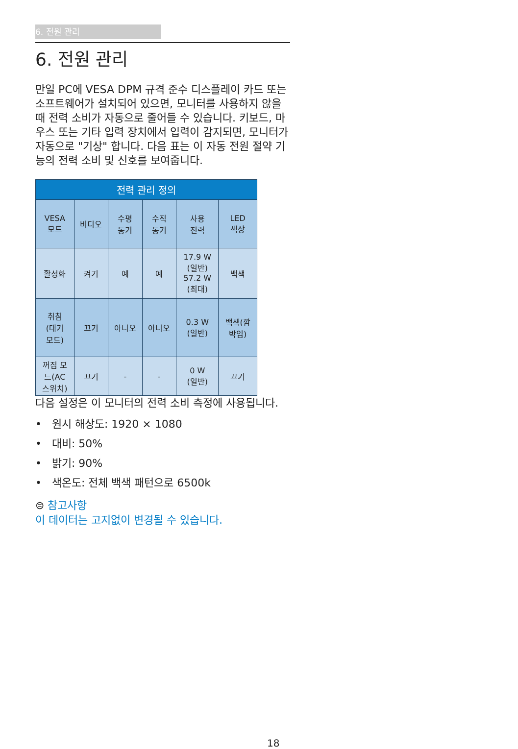6. 전원 관리
6. 전원 관리
만일 PC에 VESA DPM 규격 준수 디스플레이 카드 또는 소프트웨어가 설치되어 있으면, 모니터를 사용하지 않을 때 전력 소비가 자동으로 줄어들 수 있습니다. 키보드, 마우스 또는 기타 입력 장치에서 입력이 감지되면, 모니터가 자동으로 "기상" 합니다. 다음 표는 이 자동 전원 절약 기능의 전력 소비 및 신호를 보여줍니다.
| 전력 관리 정의 | | | | | |
| --- | --- | --- | --- | --- | --- |
| VESA 모드 | 비디오 | 수평 동기 | 수직 동기 | 사용 전력 | LED 색상 |
| 활성화 | 켜기 | 예 | 예 | 17.9 W (일반) 57.2 W (최대) | 백색 |
| 취침 (대기 모드) | 끄기 | 아니오 | 아니오 | 0.3 W (일반) | 백색(깜 박임) |
| 꺼짐 모 드(AC 스위치) | 끄기 | - | - | 0 W (일반) | 끄기 |
다음 설정은 이 모니터의 전력 소비 측정에 사용됩니다.
• 원시 해상도: 1920 × 1080
• 대비: 50%
• 밝기: 90%
• 색온도: 전체 백색 패턴으로 6500k
⊜ 참고사항
이 데이터는 고지없이 변경될 수 있습니다.
18